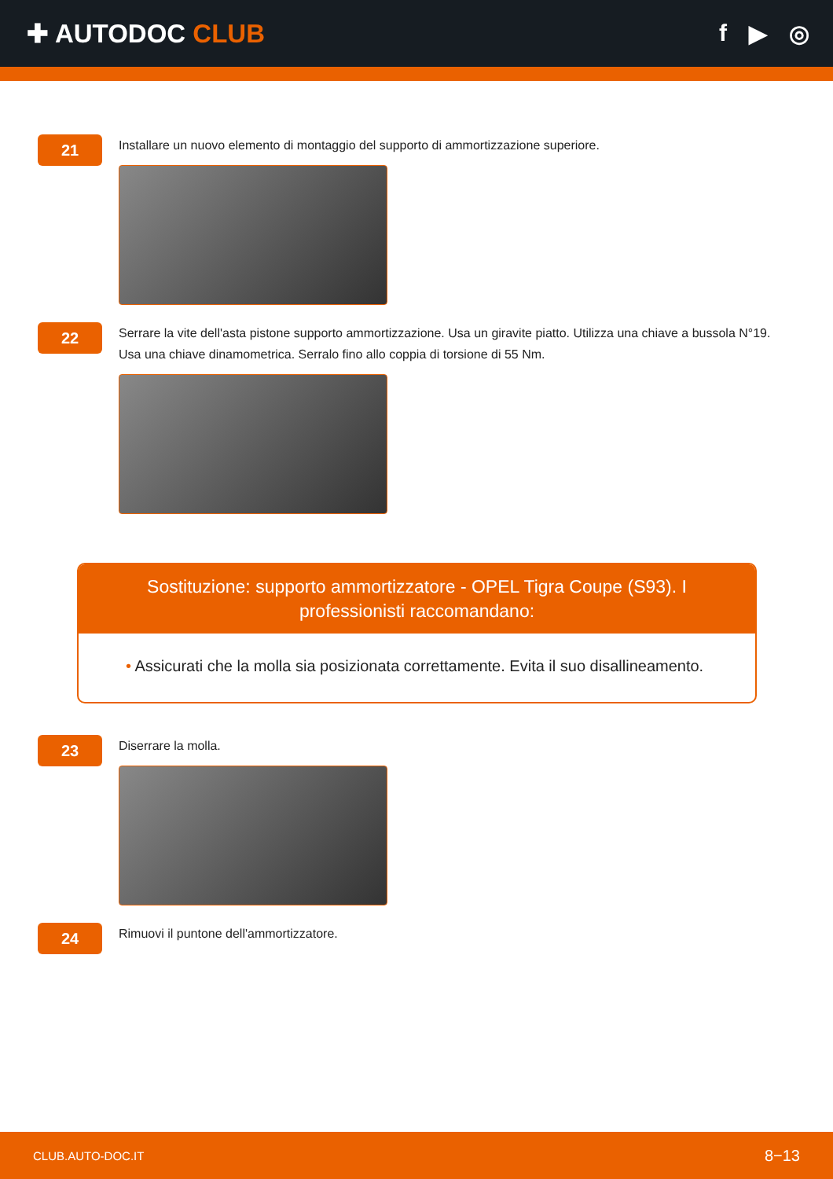✚ AUTODOC CLUB f ▶ ◎
21
Installare un nuovo elemento di montaggio del supporto di ammortizzazione superiore.
22
Serrare la vite dell'asta pistone supporto ammortizzazione. Usa un giravite piatto. Utilizza una chiave a bussola N°19. Usa una chiave dinamometrica. Serralo fino allo coppia di torsione di 55 Nm.
Sostituzione: supporto ammortizzatore - OPEL Tigra Coupe (S93). I professionisti raccomandano:
• Assicurati che la molla sia posizionata correttamente. Evita il suo disallineamento.
23
Diserrare la molla.
24
Rimuovi il puntone dell'ammortizzatore.
CLUB.AUTO-DOC.IT 8−13